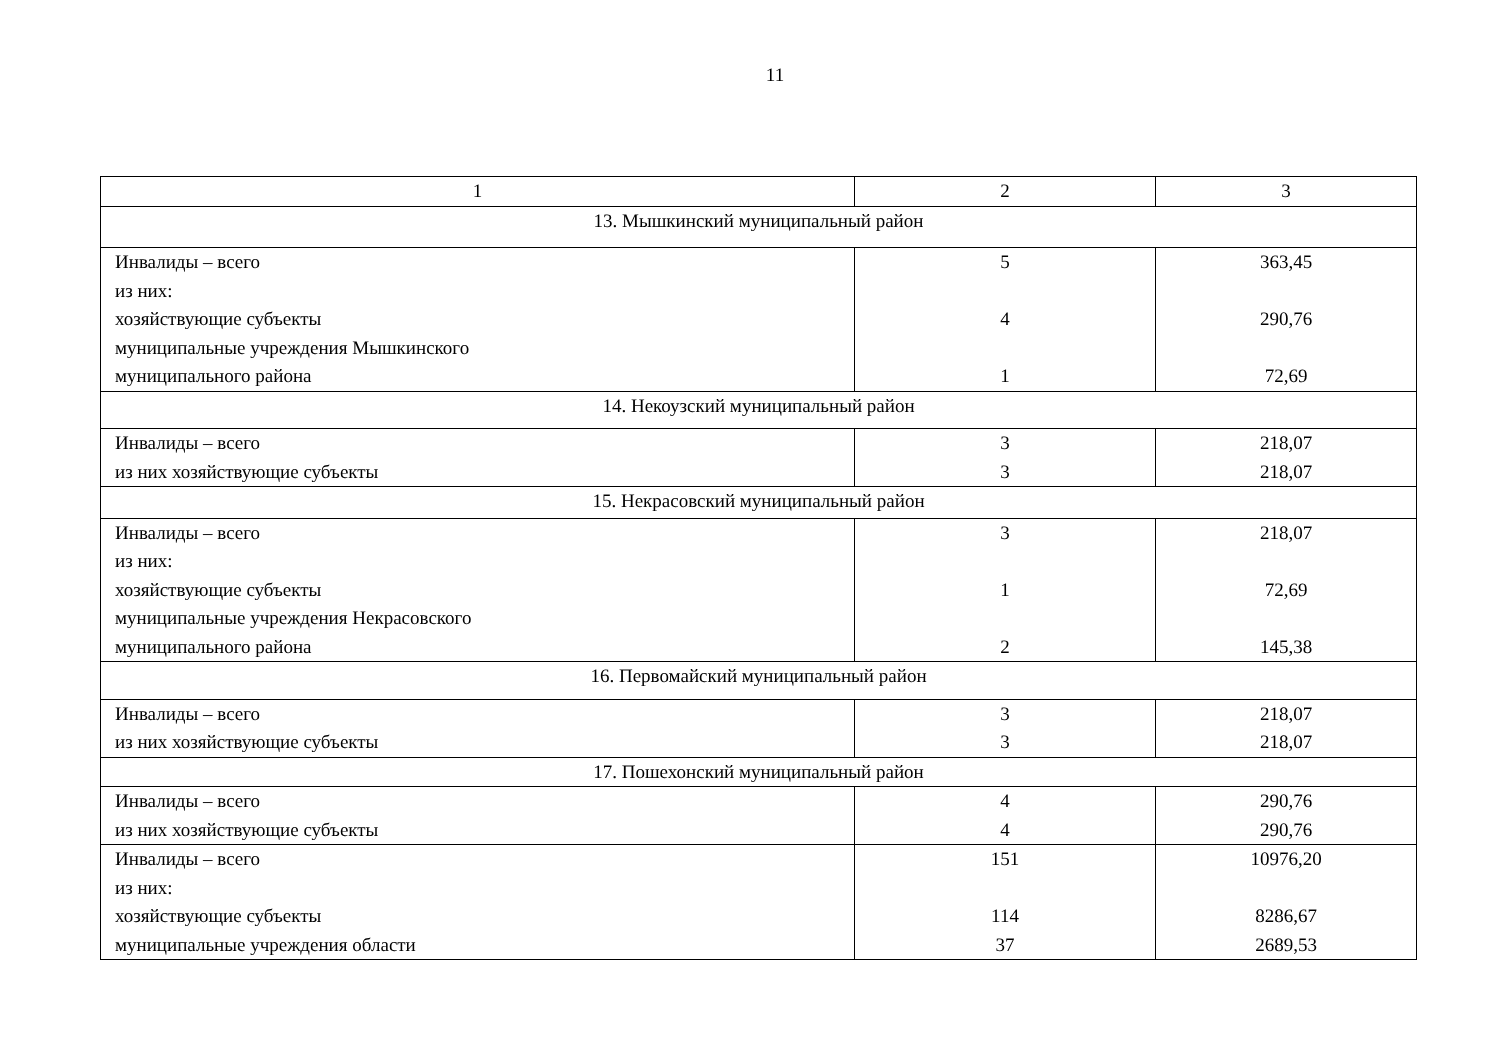11
| 1 | 2 | 3 |
| 13. Мышкинский муниципальный район | | |
| Инвалиды – всего из них: хозяйствующие субъекты муниципальные учреждения Мышкинского муниципального района | 5 4 1 | 363,45 290,76 72,69 |
| 14. Некоузский муниципальный район | | |
| Инвалиды – всего из них хозяйствующие субъекты | 3 3 | 218,07 218,07 |
| 15. Некрасовский муниципальный район | | |
| Инвалиды – всего из них: хозяйствующие субъекты муниципальные учреждения Некрасовского муниципального района | 3 1 2 | 218,07 72,69 145,38 |
| 16. Первомайский муниципальный район | | |
| Инвалиды – всего из них хозяйствующие субъекты | 3 3 | 218,07 218,07 |
| 17. Пошехонский муниципальный район | | |
| Инвалиды – всего из них хозяйствующие субъекты | 4 4 | 290,76 290,76 |
| Инвалиды – всего из них: хозяйствующие субъекты муниципальные учреждения области | 151 114 37 | 10976,20 8286,67 2689,53 |